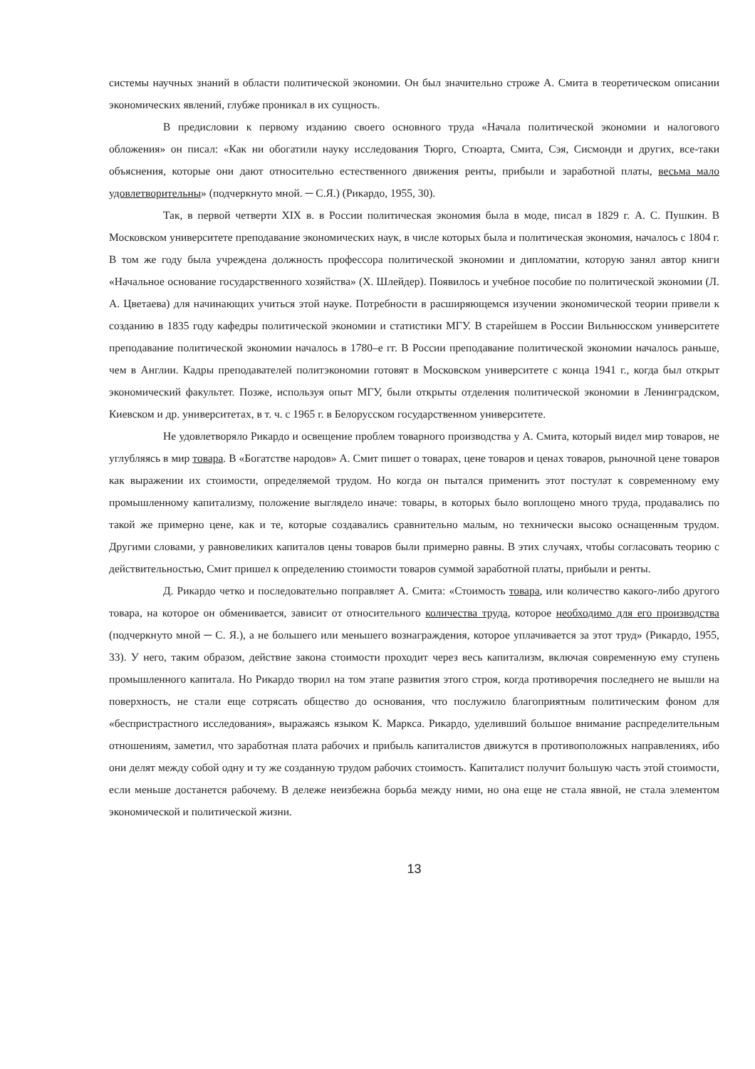системы научных знаний в области политической экономии. Он был значительно строже А. Смита в теоретическом описании экономических явлений, глубже проникал в их сущность.
В предисловии к первому изданию своего основного труда «Начала политической экономии и налогового обложения» он писал: «Как ни обогатили науку исследования Тюрго, Стюарта, Смита, Сэя, Сисмонди и других, все-таки объяснения, которые они дают относительно естественного движения ренты, прибыли и заработной платы, весьма мало удовлетворительны» (подчеркнуто мной. ─ С.Я.) (Рикардо, 1955, 30).
Так, в первой четверти XIX в. в России политическая экономия была в моде, писал в 1829 г. А. С. Пушкин. В Московском университете преподавание экономических наук, в числе которых была и политическая экономия, началось с 1804 г. В том же году была учреждена должность профессора политической экономии и дипломатии, которую занял автор книги «Начальное основание государственного хозяйства» (Х. Шлейдер). Появилось и учебное пособие по политической экономии (Л. А. Цветаева) для начинающих учиться этой науке. Потребности в расширяющемся изучении экономической теории привели к созданию в 1835 году кафедры политической экономии и статистики МГУ. В старейшем в России Вильнюсском университете преподавание политической экономии началось в 1780–е гг. В России преподавание политической экономии началось раньше, чем в Англии. Кадры преподавателей политэкономии готовят в Московском университете с конца 1941 г., когда был открыт экономический факультет. Позже, используя опыт МГУ, были открыты отделения политической экономии в Ленинградском, Киевском и др. университетах, в т. ч. с 1965 г. в Белорусском государственном университете.
Не удовлетворяло Рикардо и освещение проблем товарного производства у А. Смита, который видел мир товаров, не углубляясь в мир товара. В «Богатстве народов» А. Смит пишет о товарах, цене товаров и ценах товаров, рыночной цене товаров как выражении их стоимости, определяемой трудом. Но когда он пытался применить этот постулат к современному ему промышленному капитализму, положение выглядело иначе: товары, в которых было воплощено много труда, продавались по такой же примерно цене, как и те, которые создавались сравнительно малым, но технически высоко оснащенным трудом. Другими словами, у равновеликих капиталов цены товаров были примерно равны. В этих случаях, чтобы согласовать теорию с действительностью, Смит пришел к определению стоимости товаров суммой заработной платы, прибыли и ренты.
Д. Рикардо четко и последовательно поправляет А. Смита: «Стоимость товара, или количество какого-либо другого товара, на которое он обменивается, зависит от относительного количества труда, которое необходимо для его производства (подчеркнуто мной ─ С. Я.), а не большего или меньшего вознаграждения, которое уплачивается за этот труд» (Рикардо, 1955, 33). У него, таким образом, действие закона стоимости проходит через весь капитализм, включая современную ему ступень промышленного капитала. Но Рикардо творил на том этапе развития этого строя, когда противоречия последнего не вышли на поверхность, не стали еще сотрясать общество до основания, что послужило благоприятным политическим фоном для «беспристрастного исследования», выражаясь языком К. Маркса. Рикардо, уделивший большое внимание распределительным отношениям, заметил, что заработная плата рабочих и прибыль капиталистов движутся в противоположных направлениях, ибо они делят между собой одну и ту же созданную трудом рабочих стоимость. Капиталист получит большую часть этой стоимости, если меньше достанется рабочему. В дележе неизбежна борьба между ними, но она еще не стала явной, не стала элементом экономической и политической жизни.
13